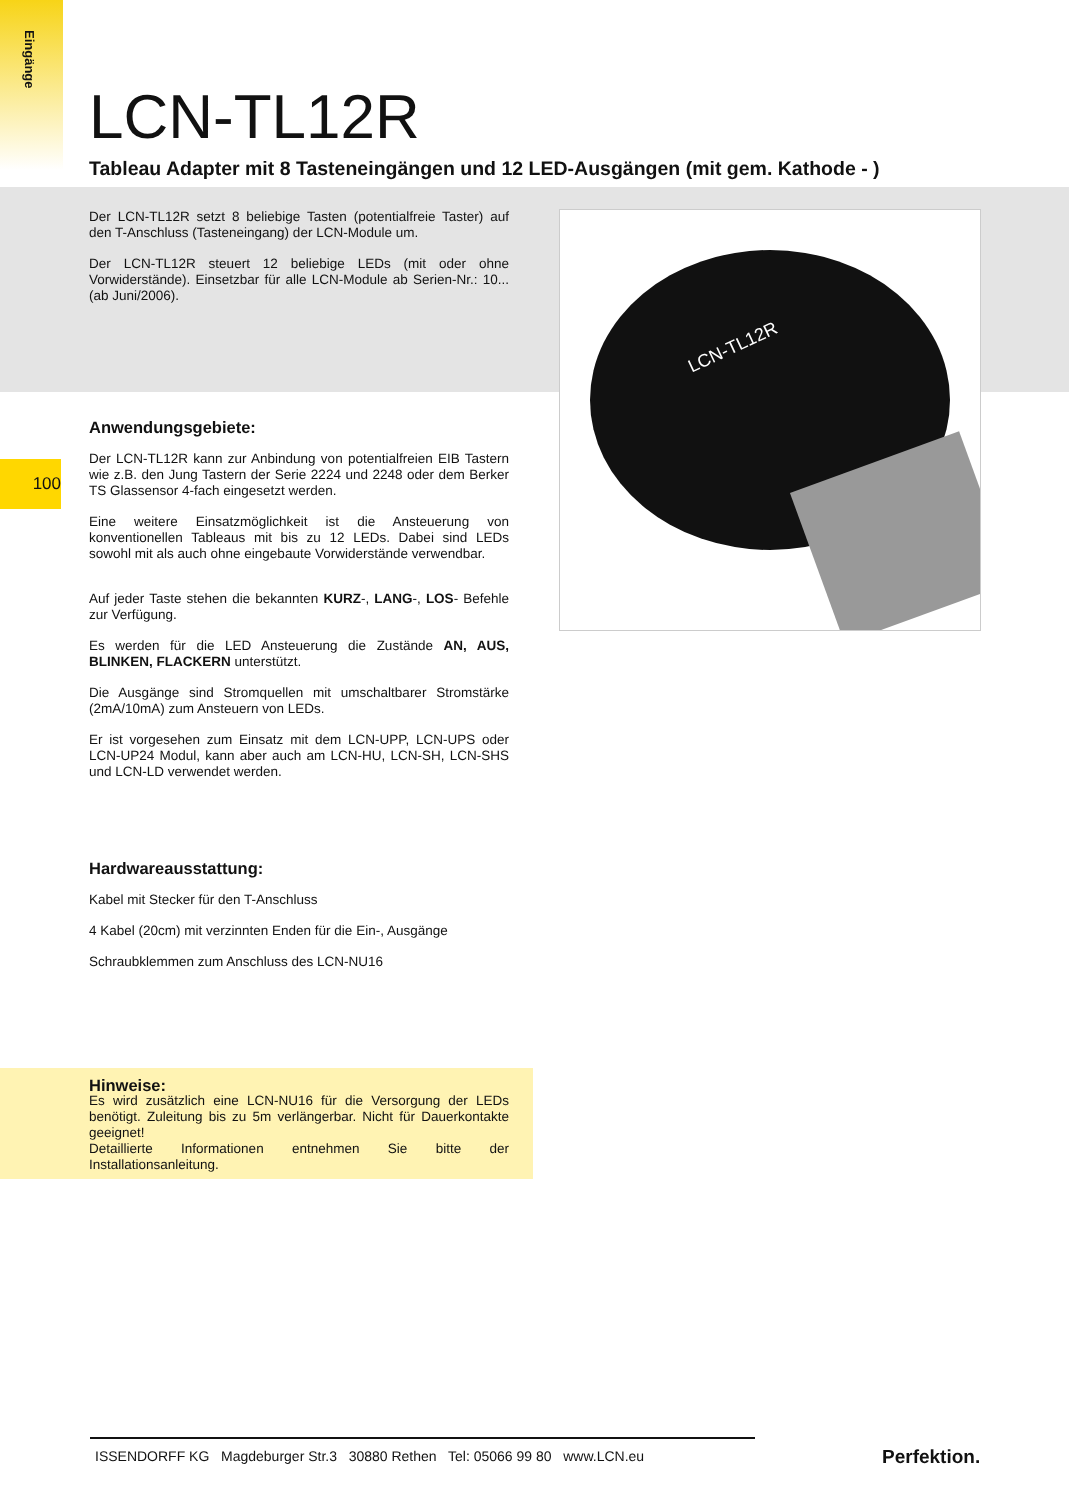Eingänge
100
LCN-TL12R
Tableau Adapter mit 8 Tasteneingängen und 12 LED-Ausgängen (mit gem. Kathode - )
Der LCN-TL12R setzt 8 beliebige Tasten (potentialfreie Taster) auf den T-Anschluss (Tasteneingang) der LCN-Module um.
Der LCN-TL12R steuert 12 beliebige LEDs (mit oder ohne Vorwiderstände). Einsetzbar für alle LCN-Module ab Serien-Nr.: 10...(ab Juni/2006).
Anwendungsgebiete:
Der LCN-TL12R kann zur Anbindung von potentialfreien EIB Tastern wie z.B. den Jung Tastern der Serie 2224 und 2248 oder dem Berker TS Glassensor 4-fach eingesetzt werden.
Eine weitere Einsatzmöglichkeit ist die Ansteuerung von konventionellen Tableaus mit bis zu 12 LEDs. Dabei sind LEDs sowohl mit als auch ohne eingebaute Vorwiderstände verwendbar.
Auf jeder Taste stehen die bekannten KURZ-, LANG-, LOS- Befehle zur Verfügung.
Es werden für die LED Ansteuerung die Zustände AN, AUS, BLINKEN, FLACKERN unterstützt.
Die Ausgänge sind Stromquellen mit umschaltbarer Stromstärke (2mA/10mA) zum Ansteuern von LEDs.
Er ist vorgesehen zum Einsatz mit dem LCN-UPP, LCN-UPS oder LCN-UP24 Modul, kann aber auch am LCN-HU, LCN-SH, LCN-SHS und LCN-LD verwendet werden.
Hardwareausstattung:
Kabel mit Stecker für den T-Anschluss
4 Kabel (20cm) mit verzinnten Enden für die Ein-, Ausgänge
Schraubklemmen zum Anschluss des LCN-NU16
Hinweise:
Es wird zusätzlich eine LCN-NU16 für die Versorgung der LEDs benötigt. Zuleitung bis zu 5m verlängerbar. Nicht für Dauerkontakte geeignet!
Detaillierte Informationen entnehmen Sie bitte der Installationsanleitung.
LCN-TL12R
ISSENDORFF KG Magdeburger Str.3 30880 Rethen Tel: 05066 99 80 www.LCN.eu
Perfektion.